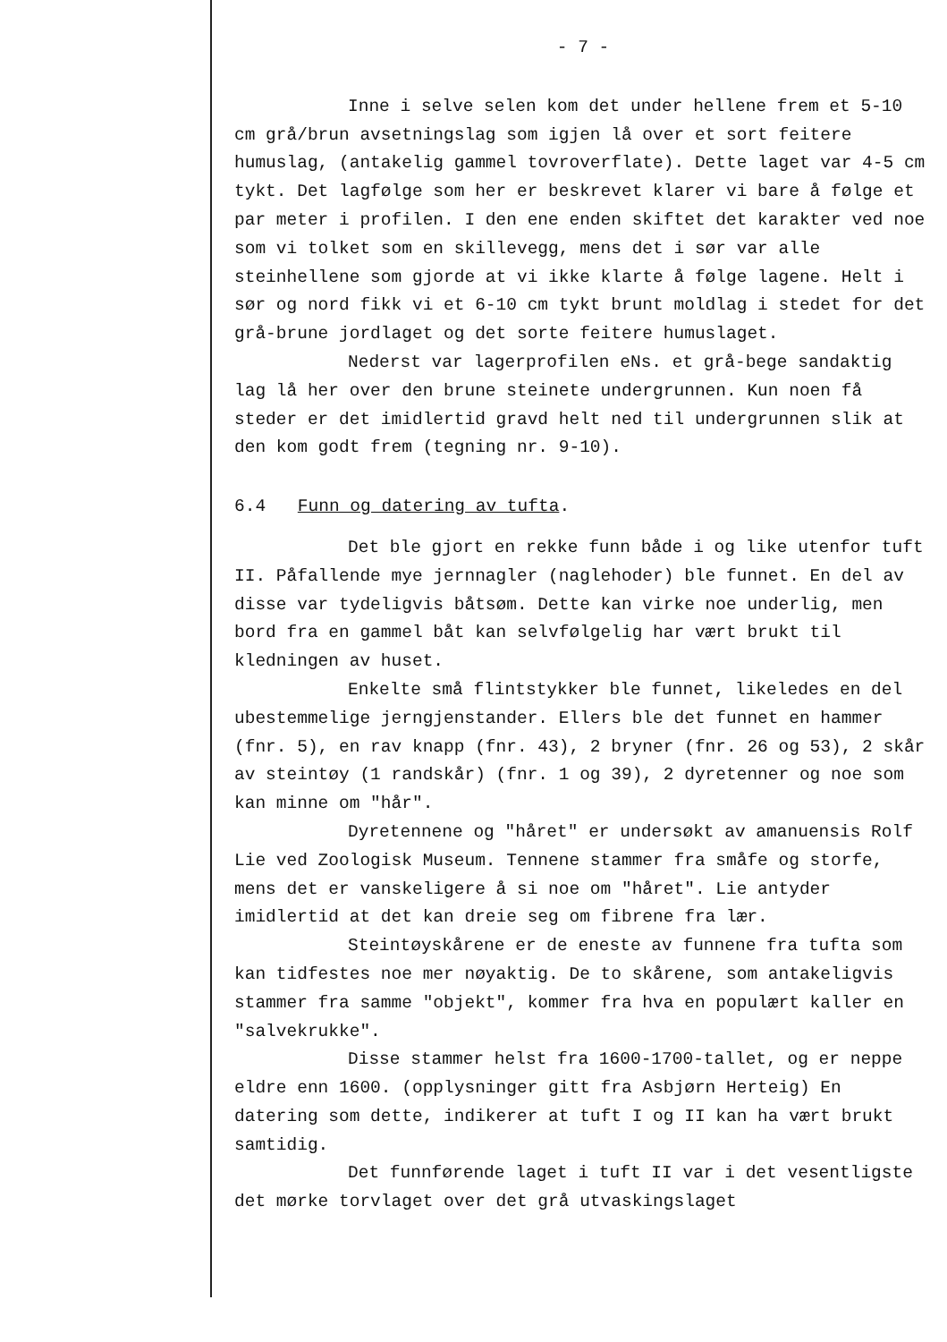- 7 -
Inne i selve selen kom det under hellene frem et 5-10 cm grå/brun avsetningslag som igjen lå over et sort feitere humuslag, (antakelig gammel tovroverflate). Dette laget var 4-5 cm tykt. Det lagfølge som her er beskrevet klarer vi bare å følge et par meter i profilen. I den ene enden skiftet det karakter ved noe som vi tolket som en skillevegg, mens det i sør var alle steinhellene som gjorde at vi ikke klarte å følge lagene. Helt i sør og nord fikk vi et 6-10 cm tykt brunt moldlag i stedet for det grå-brune jordlaget og det sorte feitere humuslaget.
Nederst var lagerprofilen eNs. et grå-bege sandaktig lag lå her over den brune steinete undergrunnen. Kun noen få steder er det imidlertid gravd helt ned til undergrunnen slik at den kom godt frem (tegning nr. 9-10).
6.4 Funn og datering av tufta.
Det ble gjort en rekke funn både i og like utenfor tuft II. Påfallende mye jernnagler (naglehoder) ble funnet. En del av disse var tydeligvis båtsøm. Dette kan virke noe underlig, men bord fra en gammel båt kan selvfølgelig har vært brukt til kledningen av huset.
Enkelte små flintstykker ble funnet, likeledes en del ubestemmelige jerngjenstander. Ellers ble det funnet en hammer (fnr. 5), en rav knapp (fnr. 43), 2 bryner (fnr. 26 og 53), 2 skår av steintøy (1 randskår) (fnr. 1 og 39), 2 dyretenner og noe som kan minne om "hår".
Dyretennene og "håret" er undersøkt av amanuensis Rolf Lie ved Zoologisk Museum. Tennene stammer fra småfe og storfe, mens det er vanskeligere å si noe om "håret". Lie antyder imidlertid at det kan dreie seg om fibrene fra lær.
Steintøyskårene er de eneste av funnene fra tufta som kan tidfestes noe mer nøyaktig. De to skårene, som antakeligvis stammer fra samme "objekt", kommer fra hva en populært kaller en "salvekrukke".
Disse stammer helst fra 1600-1700-tallet, og er neppe eldre enn 1600. (opplysninger gitt fra Asbjørn Herteig) En datering som dette, indikerer at tuft I og II kan ha vært brukt samtidig.
Det funnførende laget i tuft II var i det vesentligste det mørke torvlaget over det grå utvaskingslaget